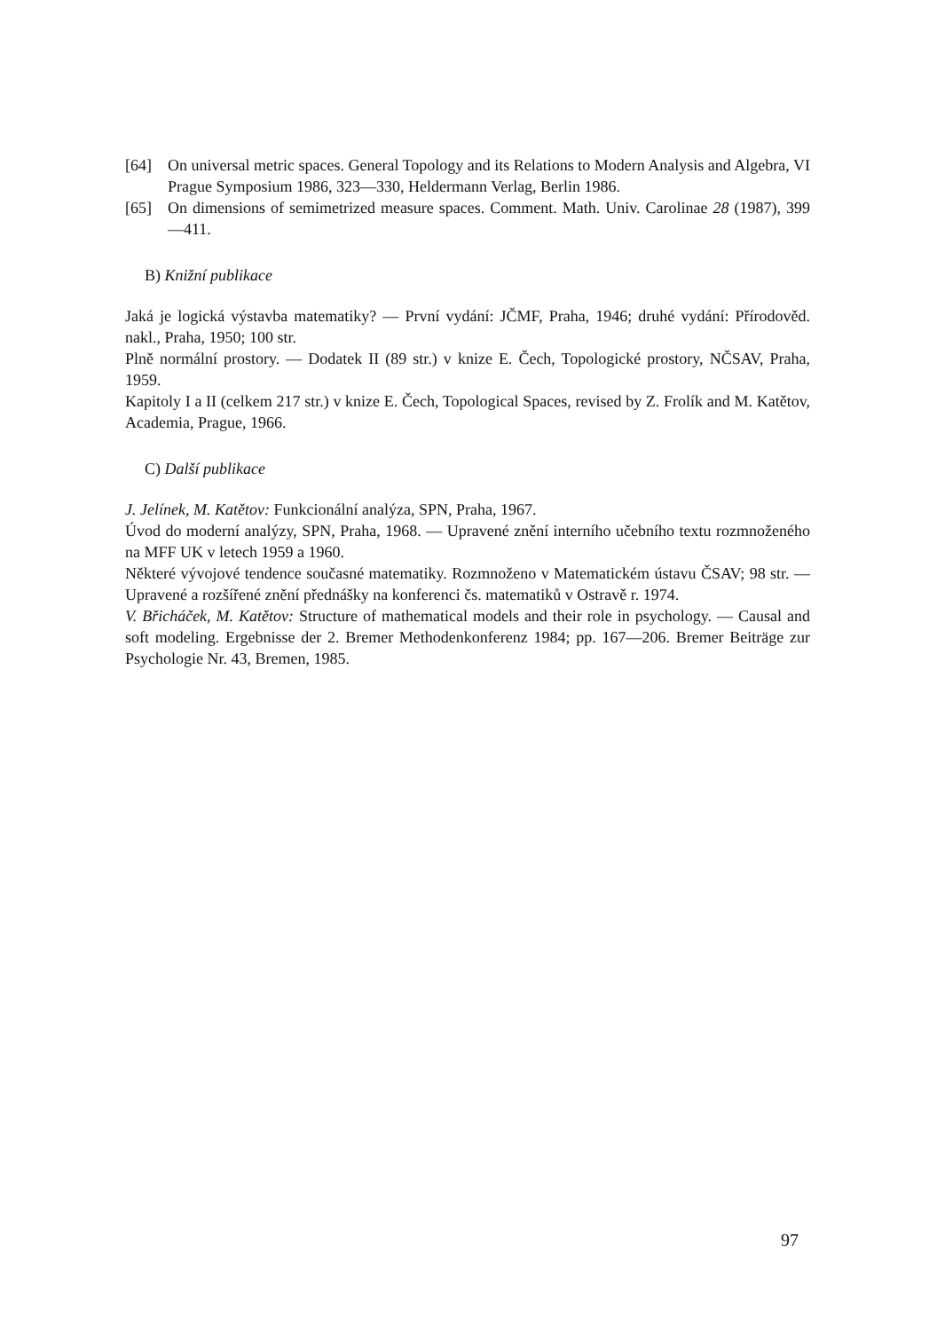[64] On universal metric spaces. General Topology and its Relations to Modern Analysis and Algebra, VI Prague Symposium 1986, 323—330, Heldermann Verlag, Berlin 1986.
[65] On dimensions of semimetrized measure spaces. Comment. Math. Univ. Carolinae 28 (1987), 399—411.
B) Knižní publikace
Jaká je logická výstavba matematiky? — První vydání: JČMF, Praha, 1946; druhé vydání: Přírodověd. nakl., Praha, 1950; 100 str.
Plně normální prostory. — Dodatek II (89 str.) v knize E. Čech, Topologické prostory, NČSAV, Praha, 1959.
Kapitoly I a II (celkem 217 str.) v knize E. Čech, Topological Spaces, revised by Z. Frolík and M. Katětov, Academia, Prague, 1966.
C) Další publikace
J. Jelínek, M. Katětov: Funkcionální analýza, SPN, Praha, 1967.
Úvod do moderní analýzy, SPN, Praha, 1968. — Upravené znění interního učebního textu rozmnoženého na MFF UK v letech 1959 a 1960.
Některé vývojové tendence současné matematiky. Rozmnoženo v Matematickém ústavu ČSAV; 98 str. — Upravené a rozšířené znění přednášky na konferenci čs. matematiků v Ostravě r. 1974.
V. Břicháček, M. Katětov: Structure of mathematical models and their role in psychology. — Causal and soft modeling. Ergebnisse der 2. Bremer Methodenkonferenz 1984; pp. 167—206. Bremer Beiträge zur Psychologie Nr. 43, Bremen, 1985.
97